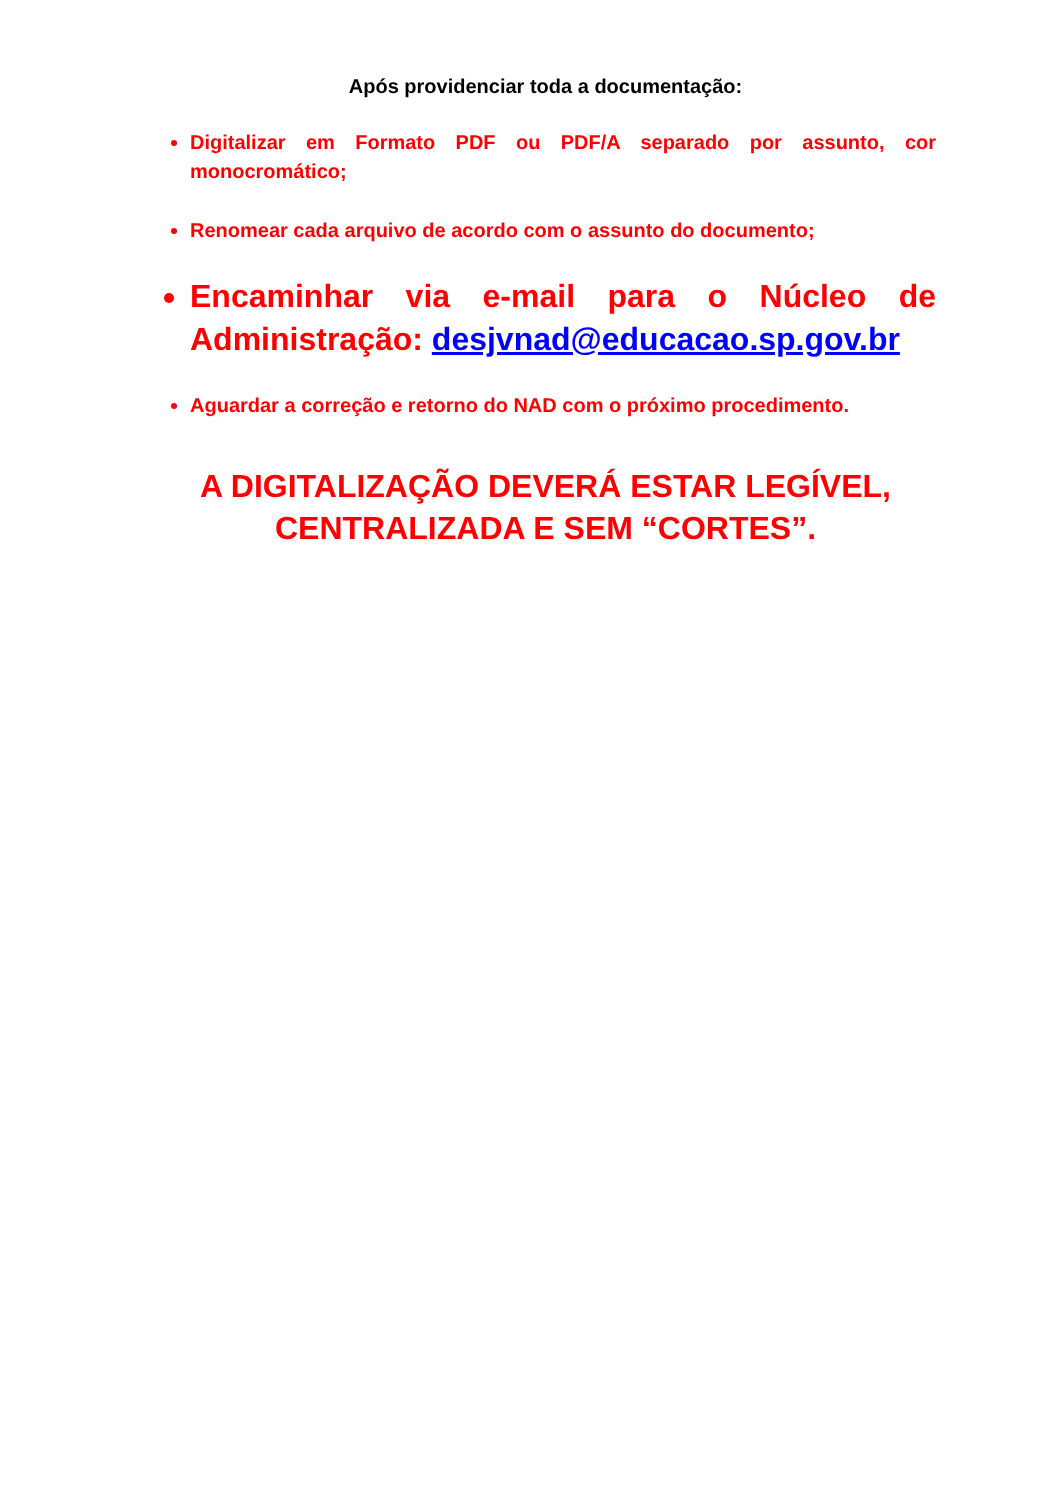Após providenciar toda a documentação:
Digitalizar em Formato PDF ou PDF/A separado por assunto, cor monocromático;
Renomear cada arquivo de acordo com o assunto do documento;
Encaminhar via e-mail para o Núcleo de Administração: desjvnad@educacao.sp.gov.br
Aguardar a correção e retorno do NAD com o próximo procedimento.
A DIGITALIZAÇÃO DEVERÁ ESTAR LEGÍVEL,
CENTRALIZADA E SEM “CORTES”.